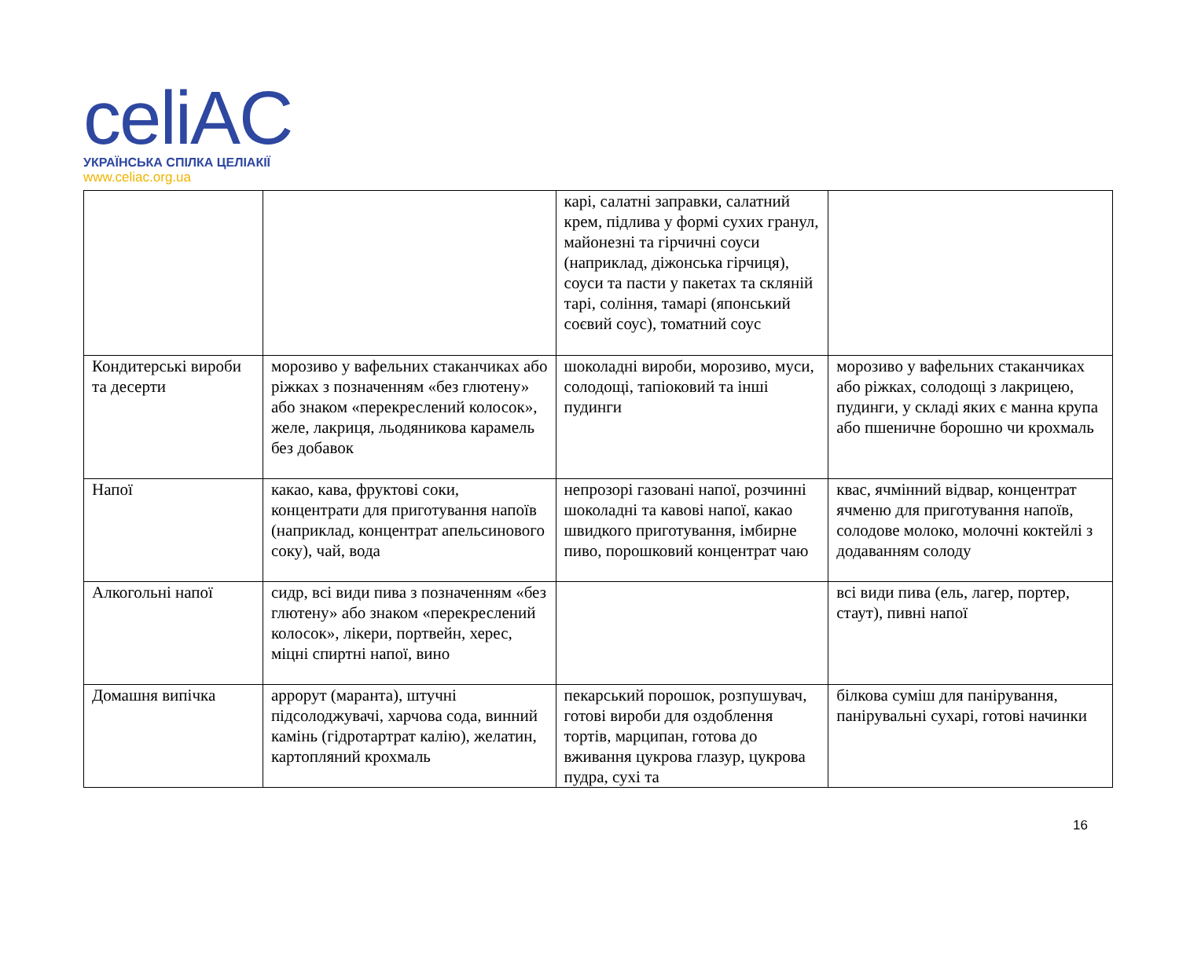celiAC
УКРАЇНСЬКА СПІЛКА ЦЕЛІАКІЇ
www.celiac.org.ua
| | | карі, салатні заправки, салатний крем, підлива у формі сухих гранул, майонезні та гірчичні соуси (наприклад, діжонська гірчиця), соуси та пасти у пакетах та скляній тарі, соління, тамарі (японський соєвий соус), томатний соус | |
| Кондитерські вироби та десерти | морозиво у вафельних стаканчиках або ріжках з позначенням «без глютену» або знаком «перекреслений колосок», желе, лакриця, льодяникова карамель без добавок | шоколадні вироби, морозиво, муси, солодощі, тапіоковий та інші пудинги | морозиво у вафельних стаканчиках або ріжках, солодощі з лакрицею, пудинги, у складі яких є манна крупа або пшеничне борошно чи крохмаль |
| Напої | какао, кава, фруктові соки, концентрати для приготування напоїв (наприклад, концентрат апельсинового соку), чай, вода | непрозорі газовані напої, розчинні шоколадні та кавові напої, какао швидкого приготування, імбирне пиво, порошковий концентрат чаю | квас, ячмінний відвар, концентрат ячменю для приготування напоїв, солодове молоко, молочні коктейлі з додаванням солоду |
| Алкогольні напої | сидр, всі види пива з позначенням «без глютену» або знаком «перекреслений колосок», лікери, портвейн, херес, міцні спиртні напої, вино | | всі види пива (ель, лагер, портер, стаут), пивні напої |
| Домашня випічка | аррорут (маранта), штучні підсолоджувачі, харчова сода, винний камінь (гідротартрат калію), желатин, картопляний крохмаль | пекарський порошок, розпушувач, готові вироби для оздоблення тортів, марципан, готова до вживання цукрова глазур, цукрова пудра, сухі та | білкова суміш для панірування, панірувальні сухарі, готові начинки |
16